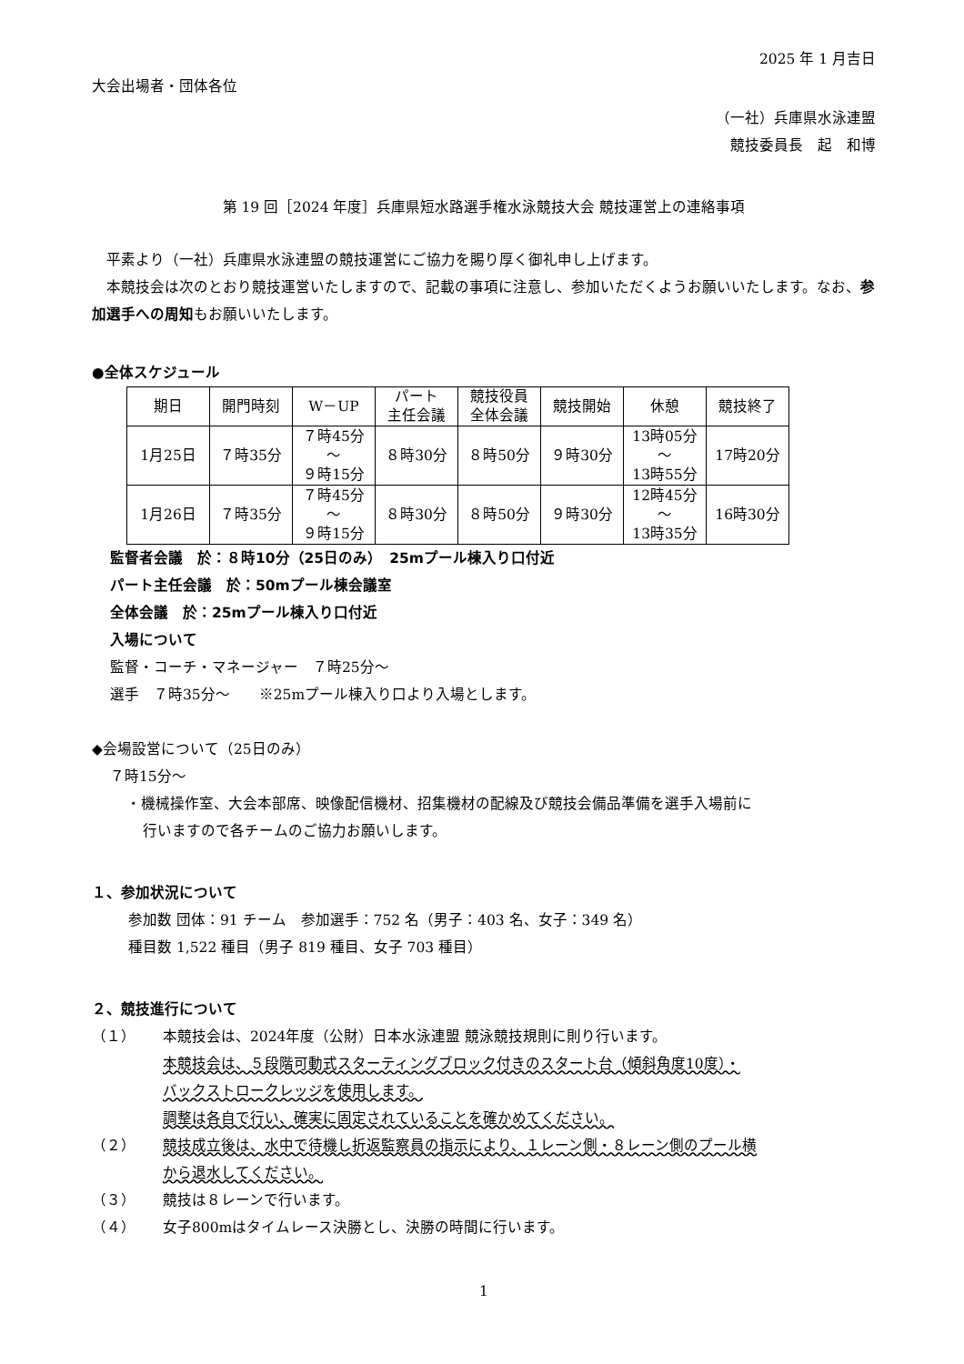2025 年 1 月吉日
大会出場者・団体各位
（一社）兵庫県水泳連盟
競技委員長　起　和博
第 19 回［2024 年度］兵庫県短水路選手権水泳競技大会 競技運営上の連絡事項
　平素より（一社）兵庫県水泳連盟の競技運営にご協力を賜り厚く御礼申し上げます。
　本競技会は次のとおり競技運営いたしますので、記載の事項に注意し、参加いただくようお願いいたします。なお、参加選手への周知もお願いいたします。
●全体スケジュール
| 期日 | 開門時刻 | W－UP | パート 主任会議 | 競技役員 全体会議 | 競技開始 | 休憩 | 競技終了 |
| --- | --- | --- | --- | --- | --- | --- | --- |
| 1月25日 | ７時35分 | ７時45分 ～ ９時15分 | ８時30分 | ８時50分 | ９時30分 | 13時05分 ～ 13時55分 | 17時20分 |
| 1月26日 | ７時35分 | ７時45分 ～ ９時15分 | ８時30分 | ８時50分 | ９時30分 | 12時45分 ～ 13時35分 | 16時30分 |
監督者会議　於：８時10分（25日のみ）　25mプール棟入り口付近
パート主任会議　於：50mプール棟会議室
全体会議　於：25mプール棟入り口付近
入場について
監督・コーチ・マネージャー　７時25分～
選手　７時35分～　　※25mプール棟入り口より入場とします。
◆会場設営について（25日のみ）
７時15分～
・機械操作室、大会本部席、映像配信機材、招集機材の配線及び競技会備品準備を選手入場前に
行いますので各チームのご協力お願いします。
１、参加状況について
参加数 団体：91 チーム　参加選手：752 名（男子：403 名、女子：349 名）
種目数 1,522 種目（男子 819 種目、女子 703 種目）
２、競技進行について
（１） 本競技会は、2024年度（公財）日本水泳連盟 競泳競技規則に則り行います。
本競技会は、５段階可動式スターティングブロック付きのスタート台（傾斜角度10度）・
バックストロークレッジを使用します。
調整は各自で行い、確実に固定されていることを確かめてください。
（２） 競技成立後は、水中で待機し折返監察員の指示により、１レーン側・８レーン側のプール横
から退水してください。
（３） 競技は８レーンで行います。
（４） 女子800mはタイムレース決勝とし、決勝の時間に行います。
1